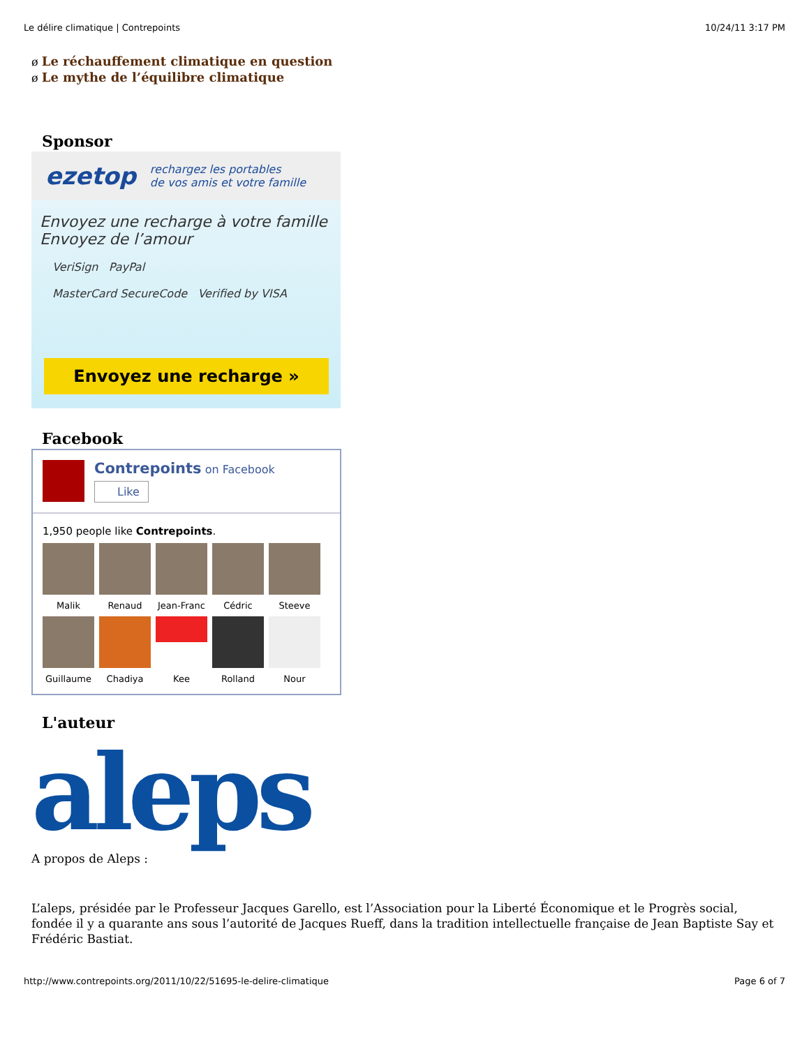Le délire climatique | Contrepoints 10/24/11 3:17 PM
ø Le réchauffement climatique en question
ø Le mythe de l’équilibre climatique
Sponsor
ezetop rechargez les portables
de vos amis et votre famille
Envoyez une recharge à votre famille
Envoyez de l’amour
VeriSign PayPal
MasterCard SecureCode Verified by VISA
Envoyez une recharge »
Facebook
Contrepoints on Facebook
Like
1,950 people like Contrepoints.
Malik
Renaud
Jean-Franc
Cédric
Steeve
Guillaume
Chadiya
Kee
Rolland
Nour
L'auteur
aleps
A propos de Aleps :
L’aleps, présidée par le Professeur Jacques Garello, est l’Association pour la Liberté Économique et le Progrès social, fondée il y a quarante ans sous l’autorité de Jacques Rueff, dans la tradition intellectuelle française de Jean Baptiste Say et Frédéric Bastiat.
http://www.contrepoints.org/2011/10/22/51695-le-delire-climatique Page 6 of 7